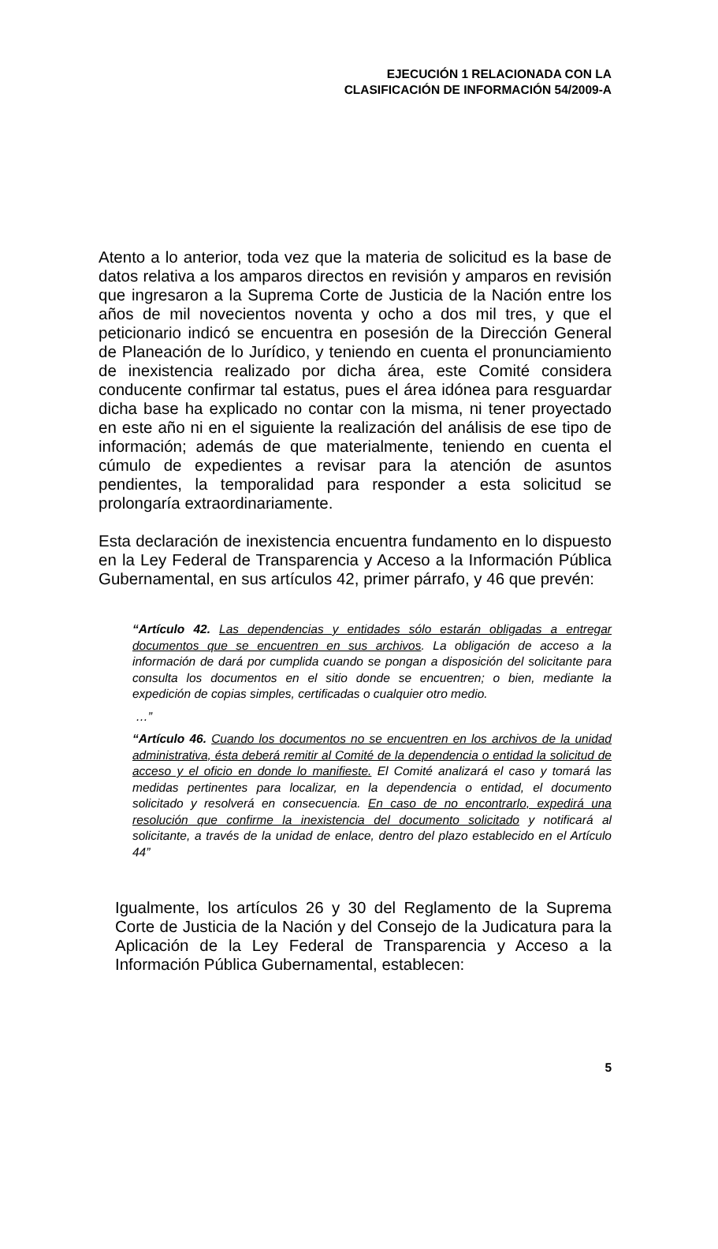EJECUCIÓN 1 RELACIONADA CON LA
CLASIFICACIÓN DE INFORMACIÓN 54/2009-A
Atento a lo anterior, toda vez que la materia de solicitud es la base de datos relativa a los amparos directos en revisión y amparos en revisión que ingresaron a la Suprema Corte de Justicia de la Nación entre los años de mil novecientos noventa y ocho a dos mil tres, y que el peticionario indicó se encuentra en posesión de la Dirección General de Planeación de lo Jurídico, y teniendo en cuenta el pronunciamiento de inexistencia realizado por dicha área, este Comité considera conducente confirmar tal estatus, pues el área idónea para resguardar dicha base ha explicado no contar con la misma, ni tener proyectado en este año ni en el siguiente la realización del análisis de ese tipo de información; además de que materialmente, teniendo en cuenta el cúmulo de expedientes a revisar para la atención de asuntos pendientes, la temporalidad para responder a esta solicitud se prolongaría extraordinariamente.
Esta declaración de inexistencia encuentra fundamento en lo dispuesto en la Ley Federal de Transparencia y Acceso a la Información Pública Gubernamental, en sus artículos 42, primer párrafo, y 46 que prevén:
“Artículo 42. Las dependencias y entidades sólo estarán obligadas a entregar documentos que se encuentren en sus archivos. La obligación de acceso a la información de dará por cumplida cuando se pongan a disposición del solicitante para consulta los documentos en el sitio donde se encuentren; o bien, mediante la expedición de copias simples, certificadas o cualquier otro medio.
…”
“Artículo 46. Cuando los documentos no se encuentren en los archivos de la unidad administrativa, ésta deberá remitir al Comité de la dependencia o entidad la solicitud de acceso y el oficio en donde lo manifieste. El Comité analizará el caso y tomará las medidas pertinentes para localizar, en la dependencia o entidad, el documento solicitado y resolverá en consecuencia. En caso de no encontrarlo, expedirá una resolución que confirme la inexistencia del documento solicitado y notificará al solicitante, a través de la unidad de enlace, dentro del plazo establecido en el Artículo 44”
Igualmente, los artículos 26 y 30 del Reglamento de la Suprema Corte de Justicia de la Nación y del Consejo de la Judicatura para la Aplicación de la Ley Federal de Transparencia y Acceso a la Información Pública Gubernamental, establecen:
5